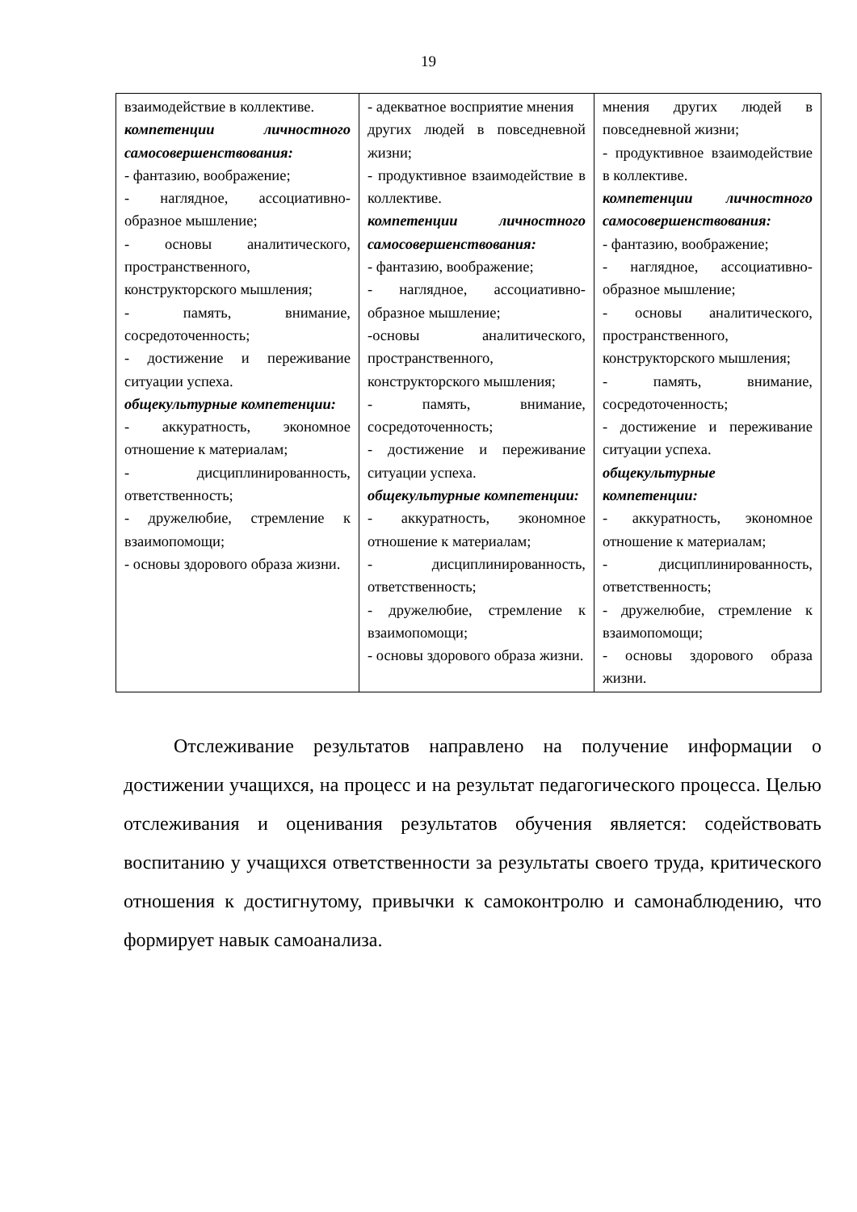19
| взаимодействие в коллективе. компетенции личностного самосовершенствования: - фантазию, воображение; - наглядное, ассоциативно-образное мышление; - основы аналитического, пространственного, конструкторского мышления; - память, внимание, сосредоточенность; - достижение и переживание ситуации успеха. общекультурные компетенции: - аккуратность, экономное отношение к материалам; - дисциплинированность, ответственность; - дружелюбие, стремление к взаимопомощи; - основы здорового образа жизни. | - адекватное восприятие мнения других людей в повседневной жизни; - продуктивное взаимодействие в коллективе. компетенции личностного самосовершенствования: - фантазию, воображение; - наглядное, ассоциативно-образное мышление; -основы аналитического, пространственного, конструкторского мышления; - память, внимание, сосредоточенность; - достижение и переживание ситуации успеха. общекультурные компетенции: - аккуратность, экономное отношение к материалам; - дисциплинированность, ответственность; - дружелюбие, стремление к взаимопомощи; - основы здорового образа жизни. | мнения других людей в повседневной жизни; - продуктивное взаимодействие в коллективе. компетенции личностного самосовершенствования: - фантазию, воображение; - наглядное, ассоциативно-образное мышление; - основы аналитического, пространственного, конструкторского мышления; - память, внимание, сосредоточенность; - достижение и переживание ситуации успеха. общекультурные компетенции: - аккуратность, экономное отношение к материалам; - дисциплинированность, ответственность; - дружелюбие, стремление к взаимопомощи; - основы здорового образа жизни. |
Отслеживание результатов направлено на получение информации о достижении учащихся, на процесс и на результат педагогического процесса. Целью отслеживания и оценивания результатов обучения является: содействовать воспитанию у учащихся ответственности за результаты своего труда, критического отношения к достигнутому, привычки к самоконтролю и самонаблюдению, что формирует навык самоанализа.